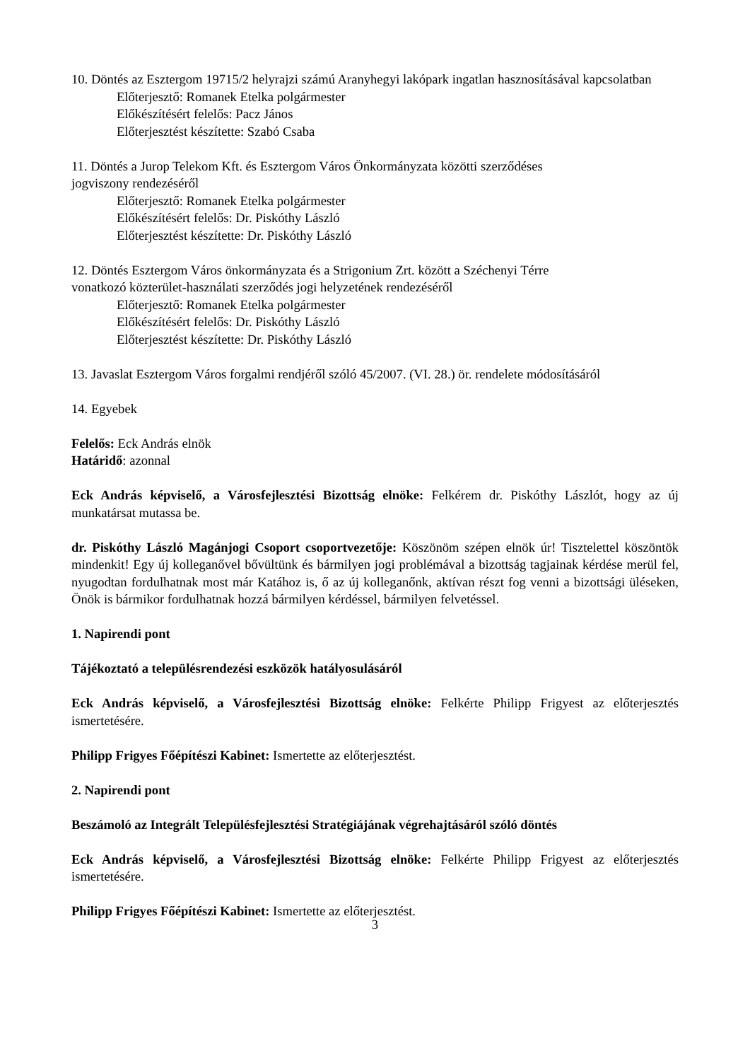10. Döntés az Esztergom 19715/2 helyrajzi számú Aranyhegyi lakópark ingatlan hasznosításával kapcsolatban
Előterjesztő: Romanek Etelka polgármester
Előkészítésért felelős: Pacz János
Előterjesztést készítette: Szabó Csaba
11. Döntés a Jurop Telekom Kft. és Esztergom Város Önkormányzata közötti szerződéses
jogviszony rendezéséről
Előterjesztő: Romanek Etelka polgármester
Előkészítésért felelős: Dr. Piskóthy László
Előterjesztést készítette: Dr. Piskóthy László
12. Döntés Esztergom Város önkormányzata és a Strigonium Zrt. között a Széchenyi Térre
vonatkozó közterület-használati szerződés jogi helyzetének rendezéséről
Előterjesztő: Romanek Etelka polgármester
Előkészítésért felelős: Dr. Piskóthy László
Előterjesztést készítette: Dr. Piskóthy László
13. Javaslat Esztergom Város forgalmi rendjéről szóló 45/2007. (VI. 28.) ör. rendelete módosításáról
14. Egyebek
Felelős: Eck András elnök
Határidő: azonnal
Eck András képviselő, a Városfejlesztési Bizottság elnöke: Felkérem dr. Piskóthy Lászlót, hogy az új munkatársat mutassa be.
dr. Piskóthy László Magánjogi Csoport csoportvezetője: Köszönöm szépen elnök úr! Tisztelettel köszöntök mindenkit! Egy új kolleganővel bővültünk és bármilyen jogi problémával a bizottság tagjainak kérdése merül fel, nyugodtan fordulhatnak most már Katához is, ő az új kolleganőnk, aktívan részt fog venni a bizottsági üléseken, Önök is bármikor fordulhatnak hozzá bármilyen kérdéssel, bármilyen felvetéssel.
1. Napirendi pont
Tájékoztató a településrendezési eszközök hatályosulásáról
Eck András képviselő, a Városfejlesztési Bizottság elnöke: Felkérte Philipp Frigyest az előterjesztés ismertetésére.
Philipp Frigyes Főépítészi Kabinet: Ismertette az előterjesztést.
2. Napirendi pont
Beszámoló az Integrált Településfejlesztési Stratégiájának végrehajtásáról szóló döntés
Eck András képviselő, a Városfejlesztési Bizottság elnöke: Felkérte Philipp Frigyest az előterjesztés ismertetésére.
Philipp Frigyes Főépítészi Kabinet: Ismertette az előterjesztést.
3